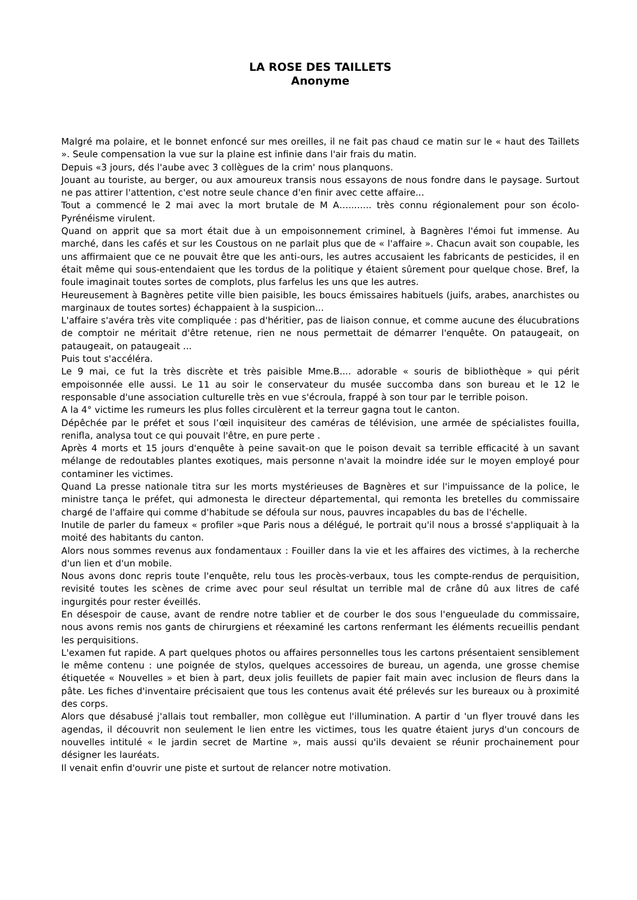LA ROSE DES TAILLETS
Anonyme
Malgré ma polaire, et le bonnet enfoncé sur mes oreilles, il ne fait pas chaud ce matin sur le « haut des Taillets ». Seule compensation la vue sur la plaine est infinie dans l'air frais du matin.
Depuis «3 jours, dés l'aube avec 3 collègues de la crim' nous planquons.
Jouant au touriste, au berger, ou aux amoureux transis nous essayons de nous fondre dans le paysage. Surtout ne pas attirer l'attention, c'est notre seule chance d'en finir avec cette affaire...
Tout a commencé le 2 mai avec la mort brutale de M A…........ très connu régionalement pour son écolo-Pyrénéisme virulent.
Quand on apprit que sa mort était due à un empoisonnement criminel, à Bagnères l'émoi fut immense. Au marché, dans les cafés et sur les Coustous on ne parlait plus que de « l'affaire ». Chacun avait son coupable, les uns affirmaient que ce ne pouvait être que les anti-ours, les autres accusaient les fabricants de pesticides, il en était même qui sous-entendaient que les tordus de la politique y étaient sûrement pour quelque chose. Bref, la foule imaginait toutes sortes de complots, plus farfelus les uns que les autres.
Heureusement à Bagnères petite ville bien paisible, les boucs émissaires habituels (juifs, arabes, anarchistes ou marginaux de toutes sortes) échappaient à la suspicion...
L'affaire s'avéra très vite compliquée : pas d'héritier, pas de liaison connue, et comme aucune des élucubrations de comptoir ne méritait d'être retenue, rien ne nous permettait de démarrer l'enquête. On pataugeait, on pataugeait, on pataugeait ...
Puis tout s'accéléra.
Le 9 mai, ce fut la très discrète et très paisible Mme.B.... adorable « souris de bibliothèque » qui périt empoisonnée elle aussi. Le 11 au soir le conservateur du musée succomba dans son bureau et le 12 le responsable d'une association culturelle très en vue s'écroula, frappé à son tour par le terrible poison.
A la 4° victime les rumeurs les plus folles circulèrent et la terreur gagna tout le canton.
Dépêchée par le préfet et sous l’œil inquisiteur des caméras de télévision, une armée de spécialistes fouilla, renifla, analysa tout ce qui pouvait l'être, en pure perte .
Après 4 morts et 15 jours d'enquête à peine savait-on que le poison devait sa terrible efficacité à un savant mélange de redoutables plantes exotiques, mais personne n'avait la moindre idée sur le moyen employé pour contaminer les victimes.
Quand La presse nationale titra sur les morts mystérieuses de Bagnères et sur l'impuissance de la police, le ministre tança le préfet, qui admonesta le directeur départemental, qui remonta les bretelles du commissaire chargé de l'affaire qui comme d'habitude se défoula sur nous, pauvres incapables du bas de l'échelle.
Inutile de parler du fameux « profiler »que Paris nous a délégué, le portrait qu'il nous a brossé s'appliquait à la moité des habitants du canton.
Alors nous sommes revenus aux fondamentaux : Fouiller dans la vie et les affaires des victimes, à la recherche d'un lien et d'un mobile.
Nous avons donc repris toute l'enquête, relu tous les procès-verbaux, tous les compte-rendus de perquisition, revisité toutes les scènes de crime avec pour seul résultat un terrible mal de crâne dû aux litres de café ingurgités pour rester éveillés.
En désespoir de cause, avant de rendre notre tablier et de courber le dos sous l'engueulade du commissaire, nous avons remis nos gants de chirurgiens et réexaminé les cartons renfermant les éléments recueillis pendant les perquisitions.
L'examen fut rapide. A part quelques photos ou affaires personnelles tous les cartons présentaient sensiblement le même contenu : une poignée de stylos, quelques accessoires de bureau, un agenda, une grosse chemise étiquetée « Nouvelles » et bien à part, deux jolis feuillets de papier fait main avec inclusion de fleurs dans la pâte. Les fiches d'inventaire précisaient que tous les contenus avait été prélevés sur les bureaux ou à proximité des corps.
Alors que désabusé j'allais tout remballer, mon collègue eut l'illumination. A partir d 'un flyer trouvé dans les agendas, il découvrit non seulement le lien entre les victimes, tous les quatre étaient jurys d'un concours de nouvelles intitulé « le jardin secret de Martine », mais aussi qu'ils devaient se réunir prochainement pour désigner les lauréats.
Il venait enfin d'ouvrir une piste et surtout de relancer notre motivation.